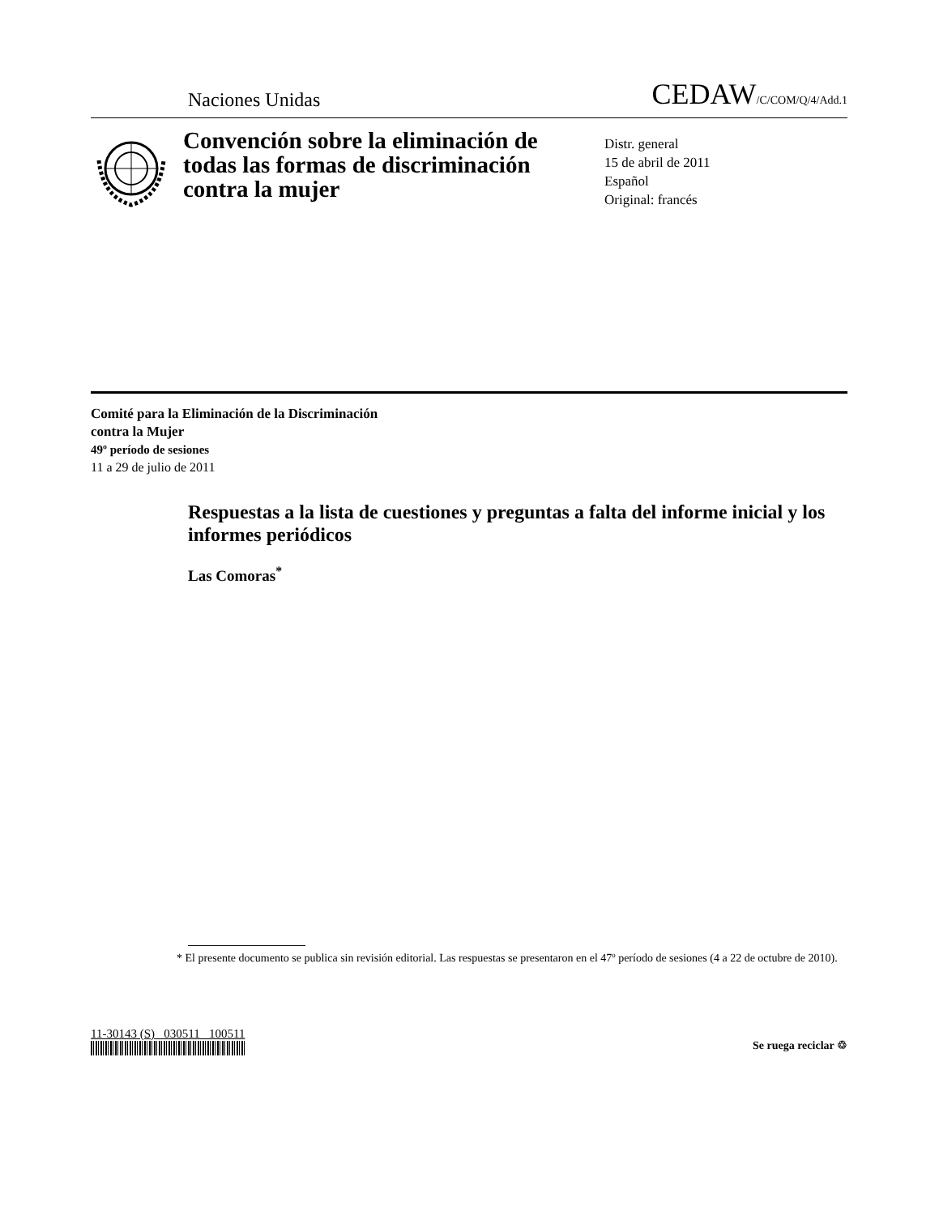Naciones Unidas CEDAW/C/COM/Q/4/Add.1
Convención sobre la eliminación de todas las formas de discriminación contra la mujer
Distr. general
15 de abril de 2011
Español
Original: francés
Comité para la Eliminación de la Discriminación
contra la Mujer
49º período de sesiones
11 a 29 de julio de 2011
Respuestas a la lista de cuestiones y preguntas a falta del informe inicial y los informes periódicos
Las Comoras<sup>*</sup>
* El presente documento se publica sin revisión editorial. Las respuestas se presentaron en el 47º período de sesiones (4 a 22 de octubre de 2010).
11-30143 (S) 030511 100511
Se ruega reciclar ♲